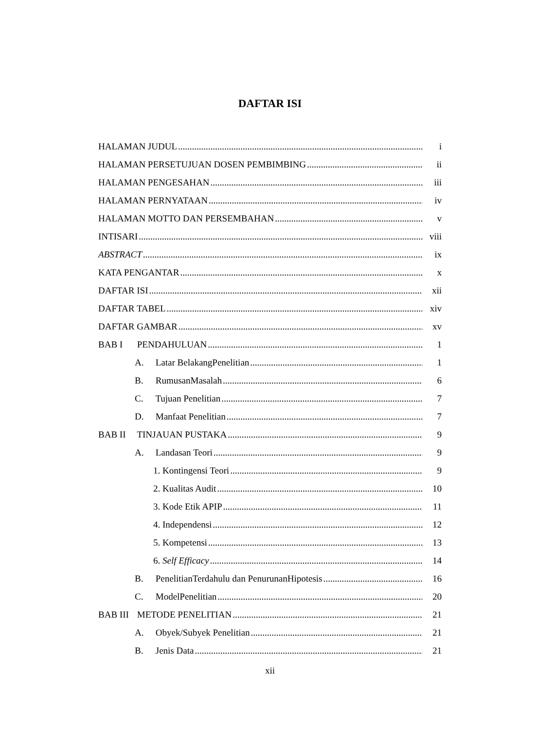DAFTAR ISI
HALAMAN JUDUL i
HALAMAN PERSETUJUAN DOSEN PEMBIMBING ii
HALAMAN PENGESAHAN iii
HALAMAN PERNYATAAN iv
HALAMAN MOTTO DAN PERSEMBAHAN v
INTISARI viii
ABSTRACT ix
KATA PENGANTAR x
DAFTAR ISI xii
DAFTAR TABEL xiv
DAFTAR GAMBAR xv
BAB I PENDAHULUAN 1
A. Latar BelakangPenelitian 1
B. RumusanMasalah 6
C. Tujuan Penelitian 7
D. Manfaat Penelitian 7
BAB II TINJAUAN PUSTAKA 9
A. Landasan Teori 9
1. Kontingensi Teori 9
2. Kualitas Audit 10
3. Kode Etik APIP 11
4. Independensi 12
5. Kompetensi 13
6. Self Efficacy 14
B. PenelitianTerdahulu dan PenurunanHipotesis 16
C. ModelPenelitian 20
BAB III METODE PENELITIAN 21
A. Obyek/Subyek Penelitian 21
B. Jenis Data 21
xii